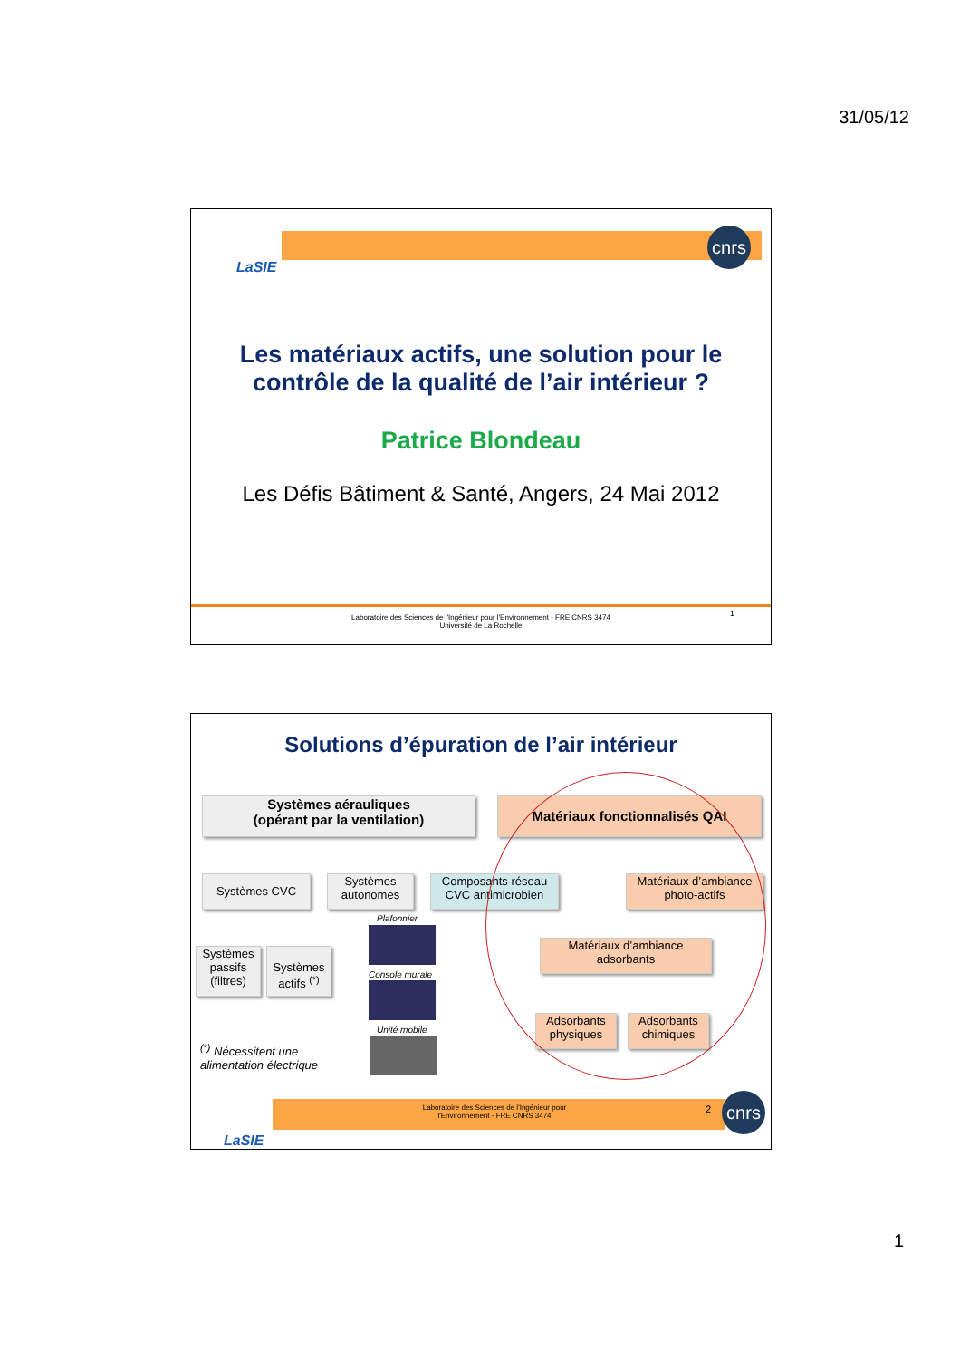31/05/12
LaSIE
cnrs
Les matériaux actifs, une solution pour le
contrôle de la qualité de l’air intérieur ?
Patrice Blondeau
Les Défis Bâtiment & Santé, Angers, 24 Mai 2012
Laboratoire des Sciences de l'Ingénieur pour l'Environnement - FRE CNRS 3474
Université de La Rochelle
1
Solutions d’épuration de l’air intérieur
Systèmes aérauliques
(opérant par la ventilation)
Matériaux fonctionnalisés QAI
Systèmes CVC
Systèmes
autonomes
Composants réseau
CVC antimicrobien
Matériaux d’ambiance
photo-actifs
Systèmes
passifs
(filtres)
Systèmes
actifs <sup>(*)</sup>
Plafonnier
Console murale
Unité mobile
Matériaux d’ambiance
adsorbants
Adsorbants
physiques
Adsorbants
chimiques
<sup>(*)</sup> Nécessitent une
alimentation électrique
LaSIE
Laboratoire des Sciences de l'Ingénieur pour
l'Environnement - FRE CNRS 3474
2 cnrs
1